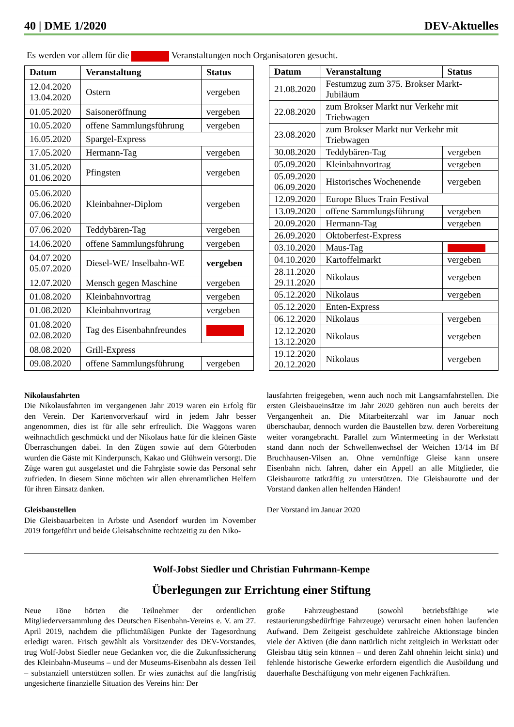40 | DME 1/2020 DEV-Aktuelles
Es werden vor allem für die Veranstaltungen noch Organisatoren gesucht.
| Datum | Veranstaltung | Status |
| --- | --- | --- |
| 12.04.2020 13.04.2020 | Ostern | vergeben |
| 01.05.2020 | Saisoneröffnung | vergeben |
| 10.05.2020 | offene Sammlungsführung | vergeben |
| 16.05.2020 | Spargel-Express | |
| 17.05.2020 | Hermann-Tag | vergeben |
| 31.05.2020 01.06.2020 | Pfingsten | vergeben |
| 05.06.2020 06.06.2020 07.06.2020 | Kleinbahner-Diplom | vergeben |
| 07.06.2020 | Teddybären-Tag | vergeben |
| 14.06.2020 | offene Sammlungsführung | vergeben |
| 04.07.2020 05.07.2020 | Diesel-WE/ Inselbahn-WE | vergeben |
| 12.07.2020 | Mensch gegen Maschine | vergeben |
| 01.08.2020 | Kleinbahnvortrag | vergeben |
| 01.08.2020 | Kleinbahnvortrag | vergeben |
| 01.08.2020 02.08.2020 | Tag des Eisenbahnfreundes | |
| 08.08.2020 | Grill-Express | |
| 09.08.2020 | offene Sammlungsführung | vergeben |
| Datum | Veranstaltung | Status |
| --- | --- | --- |
| 21.08.2020 | Festumzug zum 375. Brokser Markt-Jubiläum | |
| 22.08.2020 | zum Brokser Markt nur Verkehr mit Triebwagen | |
| 23.08.2020 | zum Brokser Markt nur Verkehr mit Triebwagen | |
| 30.08.2020 | Teddybären-Tag | vergeben |
| 05.09.2020 | Kleinbahnvortrag | vergeben |
| 05.09.2020 06.09.2020 | Historisches Wochenende | vergeben |
| 12.09.2020 | Europe Blues Train Festival | |
| 13.09.2020 | offene Sammlungsführung | vergeben |
| 20.09.2020 | Hermann-Tag | vergeben |
| 26.09.2020 | Oktoberfest-Express | |
| 03.10.2020 | Maus-Tag | |
| 04.10.2020 | Kartoffelmarkt | vergeben |
| 28.11.2020 29.11.2020 | Nikolaus | vergeben |
| 05.12.2020 | Nikolaus | vergeben |
| 05.12.2020 | Enten-Express | |
| 06.12.2020 | Nikolaus | vergeben |
| 12.12.2020 13.12.2020 | Nikolaus | vergeben |
| 19.12.2020 20.12.2020 | Nikolaus | vergeben |
Nikolausfahrten
Die Nikolausfahrten im vergangenen Jahr 2019 waren ein Erfolg für den Verein. Der Kartenvorverkauf wird in jedem Jahr besser angenommen, dies ist für alle sehr erfreulich. Die Waggons waren weihnachtlich geschmückt und der Nikolaus hatte für die kleinen Gäste Überraschungen dabei. In den Zügen sowie auf dem Güterboden wurden die Gäste mit Kinderpunsch, Kakao und Glühwein versorgt. Die Züge waren gut ausgelastet und die Fahrgäste sowie das Personal sehr zufrieden. In diesem Sinne möchten wir allen ehrenamtlichen Helfern für ihren Einsatz danken.
Gleisbaustellen
Die Gleisbauarbeiten in Arbste und Asendorf wurden im November 2019 fortgeführt und beide Gleisabschnitte rechtzeitig zu den Niko-
lausfahrten freigegeben, wenn auch noch mit Langsamfahrstellen. Die ersten Gleisbaueinsätze im Jahr 2020 gehören nun auch bereits der Vergangenheit an. Die Mitarbeiterzahl war im Januar noch überschaubar, dennoch wurden die Baustellen bzw. deren Vorbereitung weiter vorangebracht. Parallel zum Wintermeeting in der Werkstatt stand dann noch der Schwellenwechsel der Weichen 13/14 im Bf Bruchhausen-Vilsen an. Ohne vernünftige Gleise kann unsere Eisenbahn nicht fahren, daher ein Appell an alle Mitglieder, die Gleisbaurotte tatkräftig zu unterstützen. Die Gleisbaurotte und der Vorstand danken allen helfenden Händen!
Der Vorstand im Januar 2020
Wolf-Jobst Siedler und Christian Fuhrmann-Kempe
Überlegungen zur Errichtung einer Stiftung
Neue Töne hörten die Teilnehmer der ordentlichen Mitgliederversammlung des Deutschen Eisenbahn-Vereins e. V. am 27. April 2019, nachdem die pflichtmäßigen Punkte der Tagesordnung erledigt waren. Frisch gewählt als Vorsitzender des DEV-Vorstandes, trug Wolf-Jobst Siedler neue Gedanken vor, die die Zukunftssicherung des Kleinbahn-Museums – und der Museums-Eisenbahn als dessen Teil – substanziell unterstützen sollen. Er wies zunächst auf die langfristig ungesicherte finanzielle Situation des Vereins hin: Der
große Fahrzeugbestand (sowohl betriebsfähige wie restaurierungsbedürftige Fahrzeuge) verursacht einen hohen laufenden Aufwand. Dem Zeitgeist geschuldete zahlreiche Aktionstage binden viele der Aktiven (die dann natürlich nicht zeitgleich in Werkstatt oder Gleisbau tätig sein können – und deren Zahl ohnehin leicht sinkt) und fehlende historische Gewerke erfordern eigentlich die Ausbildung und dauerhafte Beschäftigung von mehr eigenen Fachkräften.